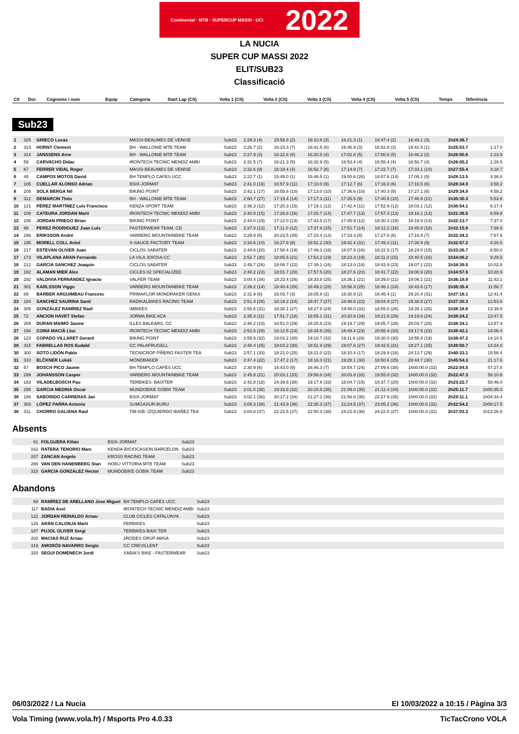Continental · MTB · SUPERCUP MASSI · UCI 2022
LA NUCIA
SUPER CUP MASSI 2022
ELIT/SUB23
Classificació
| Clt | Dor. | Cognoms i nom | Equip | Categoria | Start Lap (Clt) | Volta 1 (Clt) | Volta 2 (Clt) | Volta 3 (Clt) | Volta 4 (Clt) | Volta 5 (Clt) | Temps | Diferència |
| --- | --- | --- | --- | --- | --- | --- | --- | --- | --- | --- | --- | --- |
Sub23
| 1 | 325 | GRIECO Lucas | MASSI-BEAUMES DE VENISE | Sub23 | 2:29.3 (4) | 15:58.8 (2) | 16:10.8 (3) | 16:21.3 (1) | 16:47.4 (2) | 16:49.1 (3) | 1h24:36.7 | |
| 2 | 313 | HORNY Clement | BH - WALLONIE MTB TEAM | Sub23 | 2:26.7 (2) | 16:23.3 (7) | 16:41.5 (6) | 16:46.9 (3) | 16:52.8 (3) | 16:42.5 (1) | 1h25:53.7 | 1:17.0 |
| 3 | 314 | JANSSENS Arne | BH - WALLONIE MTB TEAM | Sub23 | 2:27.9 (3) | 16:22.6 (6) | 16:20.5 (4) | 17:02.8 (5) | 17:00.6 (5) | 16:46.2 (2) | 1h26:00.6 | 1:23.9 |
| 4 | 59 | CARVACHO Didac | IRONTECH TECNIC MENDIZ AMBI | Sub23 | 2:31.5 (7) | 16:21.3 (5) | 16:32.9 (5) | 16:53.4 (4) | 16:55.4 (4) | 16:50.7 (4) | 1h26:05.2 | 1:28.5 |
| 5 | 67 | FERRER VIDAL Roger | MASSI-BEAUMES DE VENISE | Sub23 | 2:32.6 (9) | 16:19.4 (4) | 16:52.7 (8) | 17:14.9 (7) | 17:22.7 (7) | 17:33.1 (10) | 1h27:55.4 | 3:18.7 |
| 6 | 48 | CAMPOS MOTOS David | BH TEMPLO CAFES UCC | Sub23 | 2:22.7 (1) | 15:49.0 (1) | 15:48.5 (1) | 19:00.6 (26) | 18:07.6 (14) | 17:05.1 (5) | 1h28:13.5 | 3:36.8 |
| 7 | 185 | CUELLAR ALONSO Adrian | BSIX-JORMAT | Sub23 | 2:41.0 (16) | 16:57.9 (11) | 17:10.0 (9) | 17:12.7 (6) | 17:16.8 (6) | 17:16.5 (6) | 1h28:34.9 | 3:58.2 |
| 8 | 205 | SOLA BERGA Nil | BIKING POINT | Sub23 | 2:42.1 (17) | 16:55.8 (10) | 17:13.0 (10) | 17:36.6 (10) | 17:40.3 (9) | 17:27.1 (8) | 1h29:34.9 | 4:58.2 |
| 9 | 312 | DEMARCIN Théo | BH - WALLONIE MTB TEAM | Sub23 | 2:50.7 (27) | 17:19.4 (14) | 17:17.3 (11) | 17:35.5 (9) | 17:40.5 (10) | 17:46.9 (11) | 1h30:30.3 | 5:53.6 |
| 10 | 121 | PÉREZ MARTÍNEZ Luis Francisco | KENZA SPORT TEAM | Sub23 | 2:36.3 (12) | 17:20.3 (15) | 17:19.1 (12) | 17:42.4 (11) | 17:52.9 (12) | 18:03.1 (12) | 1h30:54.1 | 6:17.4 |
| 11 | 108 | CATEURA JORDAN Martí | IRONTECH TECNIC MENDIZ AMBI | Sub23 | 2:40.9 (15) | 17:28.8 (16) | 17:25.7 (14) | 17:47.7 (13) | 17:57.3 (13) | 18:16.1 (13) | 1h31:36.5 | 6:59.8 |
| 12 | 106 | JORDAN PRIEGO Brian | BIKING POINT | Sub23 | 2:44.0 (19) | 17:12.0 (13) | 17:43.5 (17) | 17:45.9 (12) | 18:30.3 (19) | 18:18.0 (14) | 1h32:13.7 | 7:37.0 |
| 13 | 99 | PEREZ RODRIGUEZ Juan Luis | FASTERWEAR TEAM, CD | Sub23 | 2:37.0 (13) | 17:11.0 (12) | 17:37.9 (15) | 17:51.7 (14) | 18:12.2 (16) | 18:45.8 (18) | 1h32:15.6 | 7:38.9 |
| 14 | 296 | ERIKSSON André | VARBERG MOUNTAINBIKE TEAM | Sub23 | 2:29.9 (5) | 20:23.5 (35) | 17:23.4 (13) | 17:33.3 (8) | 17:27.6 (8) | 17:16.6 (7) | 1h32:34.3 | 7:57.6 |
| 15 | 195 | MORELL COLL Aniol | X-SAUCE FACTORY TEAM | Sub23 | 2:34.6 (10) | 16:27.8 (8) | 18:52.2 (30) | 19:42.4 (31) | 17:49.3 (11) | 17:30.9 (9) | 1h32:57.2 | 8:20.5 |
| 16 | 217 | ESTEVAN OLIVER Juan | CICLOS SABATER | Sub23 | 2:44.6 (20) | 17:58.4 (19) | 17:49.3 (18) | 18:07.9 (16) | 18:22.5 (17) | 18:24.0 (15) | 1h33:26.7 | 8:50.0 |
| 17 | 173 | VILAPLANA ARAN Fernando | LA VILA JOIOSA CC | Sub23 | 2:52.7 (30) | 18:05.5 (21) | 17:53.2 (19) | 18:23.3 (19) | 18:11.0 (15) | 18:40.5 (16) | 1h34:06.2 | 9:29.5 |
| 18 | 212 | GARCIA SANCHEZ Joaquin | CICLOS SABATER | Sub23 | 2:49.7 (26) | 18:06.7 (22) | 17:39.1 (16) | 18:13.0 (18) | 18:43.9 (23) | 19:07.1 (22) | 1h34:39.5 | 10:02.8 |
| 19 | 182 | ALAMAN MIER Alex | CICLES 02 SPECIALIZED | Sub23 | 2:48.2 (23) | 18:01.7 (20) | 17:57.5 (20) | 18:27.6 (20) | 18:41.7 (22) | 19:00.9 (20) | 1h34:57.6 | 10:20.9 |
| 20 | 292 | VALDIVIA FERNÁNDEZ Ignacio | VALFER TEAM | Sub23 | 3:00.4 (34) | 18:23.4 (26) | 18:33.8 (25) | 18:36.1 (21) | 18:39.0 (21) | 19:06.1 (21) | 1h36:18.8 | 11:42.1 |
| 21 | 301 | KARLSSON Viggo | VARBERG MOUNTAINBIKE TEAM | Sub23 | 2:39.2 (14) | 18:40.4 (28) | 18:49.2 (28) | 18:56.9 (25) | 18:46.1 (24) | 18:43.6 (17) | 1h36:35.4 | 11:58.7 |
| 22 | 89 | BARBER ARGUIMBAU Francesc | PRIMAFLOR MONDRAKER GENUI | Sub23 | 2:31.9 (8) | 16:03.7 (3) | 16:05.8 (2) | 16:30.9 (2) | 16:45.4 (1) | 29:20.4 (31) | 1h37:18.1 | 12:41.4 |
| 23 | 184 | SANCHEZ SAURINA Santi | RADIKALBIKES RACING TEAM | Sub23 | 2:51.4 (28) | 18:19.2 (24) | 18:47.7 (27) | 18:48.6 (22) | 19:04.9 (27) | 19:38.5 (27) | 1h37:30.3 | 12:53.6 |
| 24 | 305 | GONZÁLEZ RAMÍREZ Raúl | IMBIKES | Sub23 | 2:55.6 (31) | 18:38.1 (27) | 18:27.8 (24) | 19:45.0 (32) | 18:55.0 (26) | 19:35.1 (26) | 1h38:16.6 | 13:39.9 |
| 25 | 72 | ANCION HAVET Stefan | JORMA BIKE ACA | Sub23 | 2:35.3 (11) | 17:51.7 (18) | 18:55.1 (31) | 20:20.9 (34) | 19:21.6 (29) | 19:19.6 (24) | 1h38:24.2 | 13:47.5 |
| 26 | 209 | DURAN MAIMÓ Jaume | ILLES BALEARS, CC | Sub23 | 2:48.2 (23) | 18:51.0 (29) | 18:25.8 (23) | 19:19.7 (29) | 19:05.7 (28) | 20:03.7 (28) | 1h38:34.1 | 13:57.4 |
| 27 | 194 | COMA MACIÀ Lluc | IRONTECH TECNIC MENDIZ AMBI | Sub23 | 2:52.5 (29) | 18:12.5 (23) | 18:34.8 (26) | 18:49.4 (23) | 20:56.4 (33) | 19:17.5 (23) | 1h38:43.1 | 14:06.4 |
| 28 | 123 | COPADO VILLARET Gerard | BIKING POINT | Sub23 | 2:55.9 (32) | 19:03.2 (30) | 19:10.7 (32) | 19:11.6 (28) | 19:30.0 (30) | 18:55.8 (19) | 1h38:47.2 | 14:10.5 |
| 29 | 315 | FABRELLAS ROS Eudald | CC PALAFRUGELL | Sub23 | 2:48.4 (25) | 19:03.2 (30) | 18:51.9 (29) | 19:07.6 (27) | 19:42.5 (31) | 19:27.1 (25) | 1h39:00.7 | 14:24.0 |
| 30 | 300 | SOTO LIDÓN Pablo | TECNICROP PIÑERO FASTER TEA | Sub23 | 2:57.1 (33) | 18:21.0 (25) | 18:21.0 (22) | 18:10.4 (17) | 18:29.9 (18) | 24:13.7 (29) | 1h40:33.1 | 15:56.4 |
| 31 | 310 | ELČKNER Lukáš | MONDRAKER | Sub23 | 2:47.4 (22) | 17:47.2 (17) | 18:16.3 (21) | 19:28.1 (30) | 18:50.6 (25) | 28:44.7 (30) | 1h45:54.3 | 21:17.6 |
| 32 | 57 | BOSCH PICO Jaume | BH TEMPLO CAFÉS UCC | Sub23 | 2:30.9 (6) | 16:43.0 (9) | 16:46.3 (7) | 18:54.7 (24) | 27:09.6 (38) | 1h00:00.0 (32) | 2h22:04.5 | 57:27.8 |
| 33 | 299 | JOHANSSON Casper | VARBERG MOUNTAINBIKE TEAM | Sub23 | 2:45.8 (21) | 20:03.1 (33) | 19:58.8 (34) | 20:03.8 (33) | 19:55.8 (32) | 1h00:00.0 (32) | 2h22:47.3 | 58:10.6 |
| 34 | 183 | VILADELBOSCH Pau | TERBIKES- BAIXTER | Sub23 | 2:42.8 (18) | 24:39.6 (38) | 19:17.9 (33) | 18:04.7 (15) | 18:37.7 (20) | 1h00:00.0 (32) | 2h23:22.7 | 58:46.0 |
| 35 | 295 | GARCIA MEDINA Oscar | MUNDOBIKE GOBIK TEAM | Sub23 | 3:01.0 (35) | 19:33.8 (32) | 20:15.5 (35) | 21:09.0 (35) | 21:12.4 (34) | 1h00:00.0 (32) | 2h25:11.7 | 1h00:35.0 |
| 36 | 186 | SABORIDO CARRERAS Jan | BSIX-JORMAT | Sub23 | 3:02.1 (36) | 20:17.2 (34) | 21:27.1 (36) | 21:56.8 (36) | 22:27.9 (35) | 1h00:00.0 (32) | 2h29:11.1 | 1h04:34.4 |
| 37 | 303 | LÓPEZ PARRA Antonio | SUMGASUR-BURU | Sub23 | 3:05.3 (38) | 21:43.9 (36) | 22:35.3 (37) | 22:24.5 (37) | 23:05.2 (36) | 1h00:00.0 (32) | 2h32:54.2 | 1h08:17.5 |
| 38 | 311 | CHORRO GALIANA Raúl | TIB-ISB -IZQUIERDO IBAÑEZ TEA | Sub23 | 3:04.8 (37) | 22:22.5 (37) | 22:50.3 (38) | 24:22.9 (38) | 24:22.8 (37) | 1h00:00.0 (32) | 2h37:03.3 | 1h12:26.6 |
Absents
| 61 | FOLGUERA Kilian | BSIX-JORMAT | Sub23 |
| 162 | RATERA TENORIO Marc | KENDA-BICIOCASION BARCELON | Sub23 |
| 207 | ZANCAN Angelo | KROSS RACING TEAM | Sub23 |
| 289 | VAN DEN HANENBERG Stan | HOBIJ VITTORIA MTB TEAM | Sub23 |
| 318 | GARCIA GONZALEZ Hector | MUNDOBIKE GOBIK TEAM | Sub23 |
Abandons
| 68 | RAMÍREZ DE ARELLANO Jose Miguel | BH TEMPLO CAFÉS UCC | Sub23 |
| 117 | BADIA Axel | IRONTECH TECNIC MENDIZ AMBI | Sub23 |
| 122 | JORDAN REINALDO Arnau | CLUB CICLES CATALUNYA | Sub23 |
| 126 | ARÁN CALONJA Martí | FERBIKES | Sub23 |
| 187 | PUJOL OLIVER Sergi | TERBIKES-BAIX TER | Sub23 |
| 202 | MACIAS RUZ Arnau | 2RODES GRUP AMSA | Sub23 |
| 319 | AMORÓS NAVARRO Sergio | CC CREVILLENT | Sub23 |
| 320 | SEGUI DOMENECH Jordi | XABIA'S BIKE - FASTERWEAR | Sub23 |
06/03/2022 / La Nucia El 10/03/2022 a 10:15 / Pàgina 3/3
Vola Timing (www.vola.fr) / Msports Pro 4.0.33 TicTacCrono VOLA